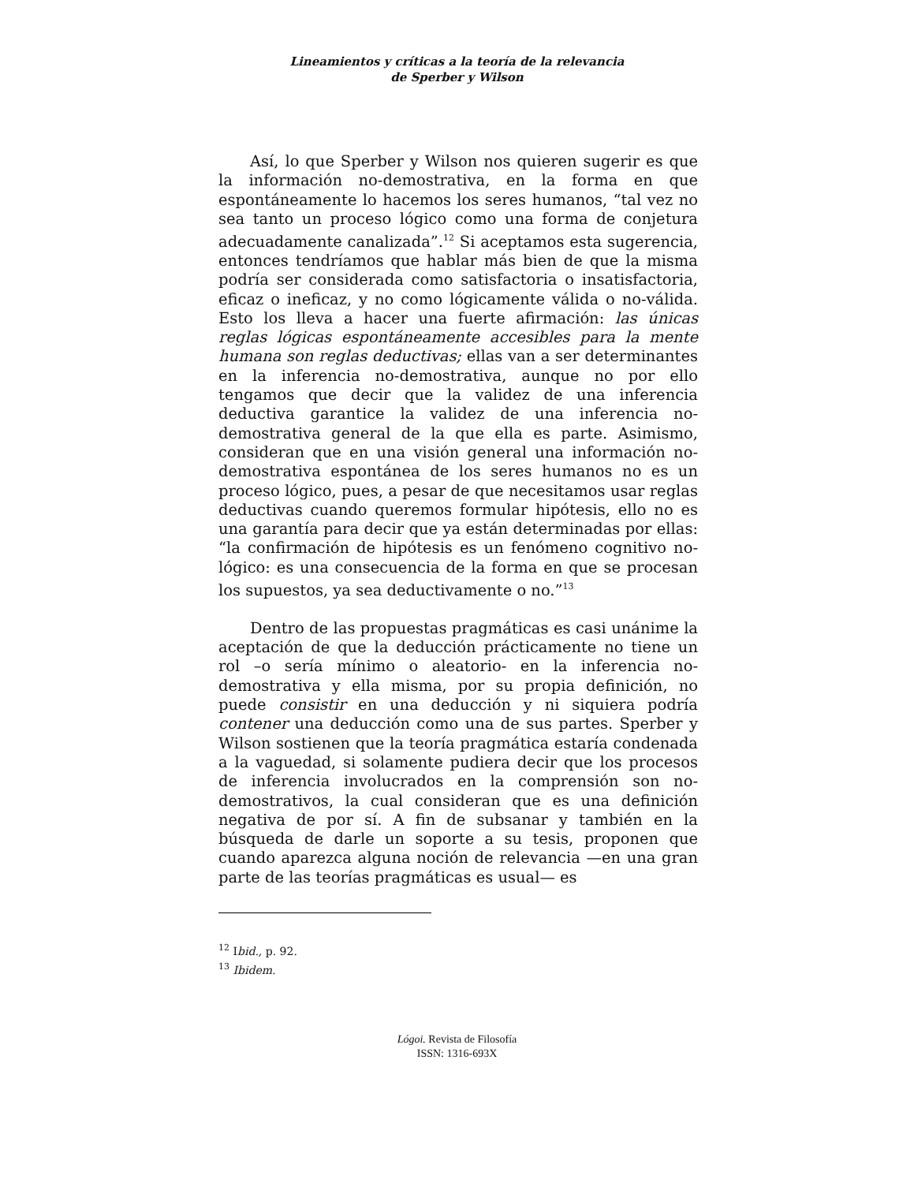Lineamientos y críticas a la teoría de la relevancia
de Sperber y Wilson
Así, lo que Sperber y Wilson nos quieren sugerir es que la información no-demostrativa, en la forma en que espontáneamente lo hacemos los seres humanos, “tal vez no sea tanto un proceso lógico como una forma de conjetura adecuadamente canalizada”.<sup>12</sup> Si aceptamos esta sugerencia, entonces tendríamos que hablar más bien de que la misma podría ser considerada como satisfactoria o insatisfactoria, eficaz o ineficaz, y no como lógicamente válida o no-válida. Esto los lleva a hacer una fuerte afirmación: las únicas reglas lógicas espontáneamente accesibles para la mente humana son reglas deductivas; ellas van a ser determinantes en la inferencia no-demostrativa, aunque no por ello tengamos que decir que la validez de una inferencia deductiva garantice la validez de una inferencia no-demostrativa general de la que ella es parte. Asimismo, consideran que en una visión general una información no-demostrativa espontánea de los seres humanos no es un proceso lógico, pues, a pesar de que necesitamos usar reglas deductivas cuando queremos formular hipótesis, ello no es una garantía para decir que ya están determinadas por ellas: “la confirmación de hipótesis es un fenómeno cognitivo no-lógico: es una consecuencia de la forma en que se procesan los supuestos, ya sea deductivamente o no.”<sup>13</sup>
Dentro de las propuestas pragmáticas es casi unánime la aceptación de que la deducción prácticamente no tiene un rol –o sería mínimo o aleatorio- en la inferencia no-demostrativa y ella misma, por su propia definición, no puede consistir en una deducción y ni siquiera podría contener una deducción como una de sus partes. Sperber y Wilson sostienen que la teoría pragmática estaría condenada a la vaguedad, si solamente pudiera decir que los procesos de inferencia involucrados en la comprensión son no-demostrativos, la cual consideran que es una definición negativa de por sí. A fin de subsanar y también en la búsqueda de darle un soporte a su tesis, proponen que cuando aparezca alguna noción de relevancia —en una gran parte de las teorías pragmáticas es usual— es
<sup>12</sup> Ibid., p. 92.
<sup>13</sup> Ibidem.
Lógoi. Revista de Filosofía
ISSN: 1316-693X